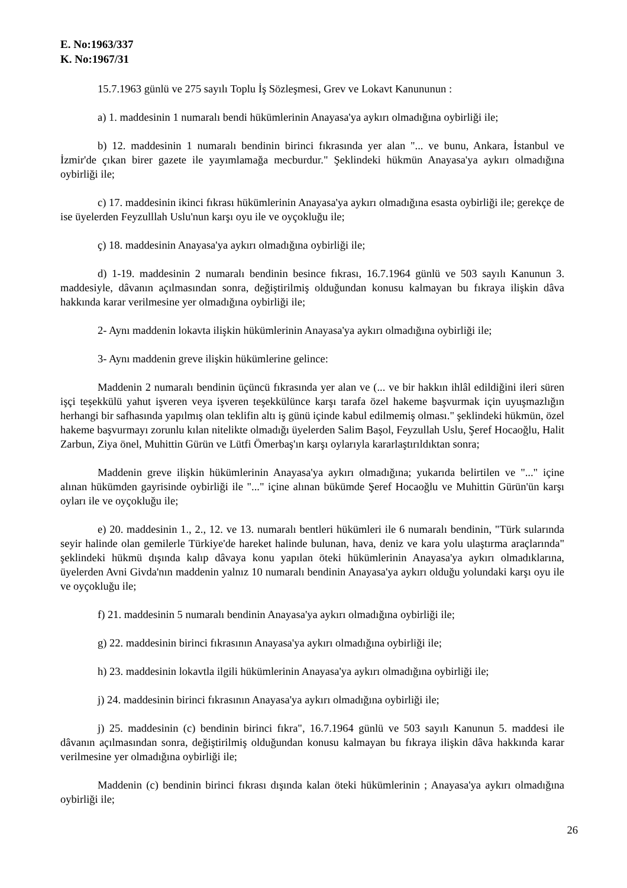E. No:1963/337
K. No:1967/31
15.7.1963 günlü ve 275 sayılı Toplu İş Sözleşmesi, Grev ve Lokavt Kanununun :
a) 1. maddesinin 1 numaralı bendi hükümlerinin Anayasa'ya aykırı olmadığına oybirliği ile;
b) 12. maddesinin 1 numaralı bendinin birinci fıkrasında yer alan "... ve bunu, Ankara, İstanbul ve İzmir'de çıkan birer gazete ile yayımlamağa mecburdur." Şeklindeki hükmün Anayasa'ya aykırı olmadığına oybirliği ile;
c) 17. maddesinin ikinci fıkrası hükümlerinin Anayasa'ya aykırı olmadığına esasta oybirliği ile; gerekçe de ise üyelerden Feyzulllah Uslu'nun karşı oyu ile ve oyçokluğu ile;
ç) 18. maddesinin Anayasa'ya aykırı olmadığına oybirliği ile;
d) 1-19. maddesinin 2 numaralı bendinin besince fıkrası, 16.7.1964 günlü ve 503 sayılı Kanunun 3. maddesiyle, dâvanın açılmasından sonra, değiştirilmiş olduğundan konusu kalmayan bu fıkraya ilişkin dâva hakkında karar verilmesine yer olmadığına oybirliği ile;
2- Aynı maddenin lokavta ilişkin hükümlerinin Anayasa'ya aykırı olmadığına oybirliği ile;
3- Aynı maddenin greve ilişkin hükümlerine gelince:
Maddenin 2 numaralı bendinin üçüncü fıkrasında yer alan ve (... ve bir hakkın ihlâl edildiğini ileri süren işçi teşekkülü yahut işveren veya işveren teşekkülünce karşı tarafa özel hakeme başvurmak için uyuşmazlığın herhangi bir safhasında yapılmış olan teklifin altı iş günü içinde kabul edilmemiş olması." şeklindeki hükmün, özel hakeme başvurmayı zorunlu kılan nitelikte olmadığı üyelerden Salim Başol, Feyzullah Uslu, Şeref Hocaoğlu, Halit Zarbun, Ziya önel, Muhittin Gürün ve Lütfi Ömerbaş'ın karşı oylarıyla kararlaştırıldıktan sonra;
Maddenin greve ilişkin hükümlerinin Anayasa'ya aykırı olmadığına; yukarıda belirtilen ve "..." içine alınan hükümden gayrisinde oybirliği ile "..." içine alınan bükümde Şeref Hocaoğlu ve Muhittin Gürün'ün karşı oyları ile ve oyçokluğu ile;
e) 20. maddesinin 1., 2., 12. ve 13. numaralı bentleri hükümleri ile 6 numaralı bendinin, "Türk sularında seyir halinde olan gemilerle Türkiye'de hareket halinde bulunan, hava, deniz ve kara yolu ulaştırma araçlarında" şeklindeki hükmü dışında kalıp dâvaya konu yapılan öteki hükümlerinin Anayasa'ya aykırı olmadıklarına, üyelerden Avni Givda'nın maddenin yalnız 10 numaralı bendinin Anayasa'ya aykırı olduğu yolundaki karşı oyu ile ve oyçokluğu ile;
f) 21. maddesinin 5 numaralı bendinin Anayasa'ya aykırı olmadığına oybirliği ile;
g) 22. maddesinin birinci fıkrasının Anayasa'ya aykırı olmadığına oybirliği ile;
h) 23. maddesinin lokavtla ilgili hükümlerinin Anayasa'ya aykırı olmadığına oybirliği ile;
j) 24. maddesinin birinci fıkrasının Anayasa'ya aykırı olmadığına oybirliği ile;
j) 25. maddesinin (c) bendinin birinci fıkra", 16.7.1964 günlü ve 503 sayılı Kanunun 5. maddesi ile dâvanın açılmasından sonra, değiştirilmiş olduğundan konusu kalmayan bu fıkraya ilişkin dâva hakkında karar verilmesine yer olmadığına oybirliği ile;
Maddenin (c) bendinin birinci fıkrası dışında kalan öteki hükümlerinin ; Anayasa'ya aykırı olmadığına oybirliği ile;
26